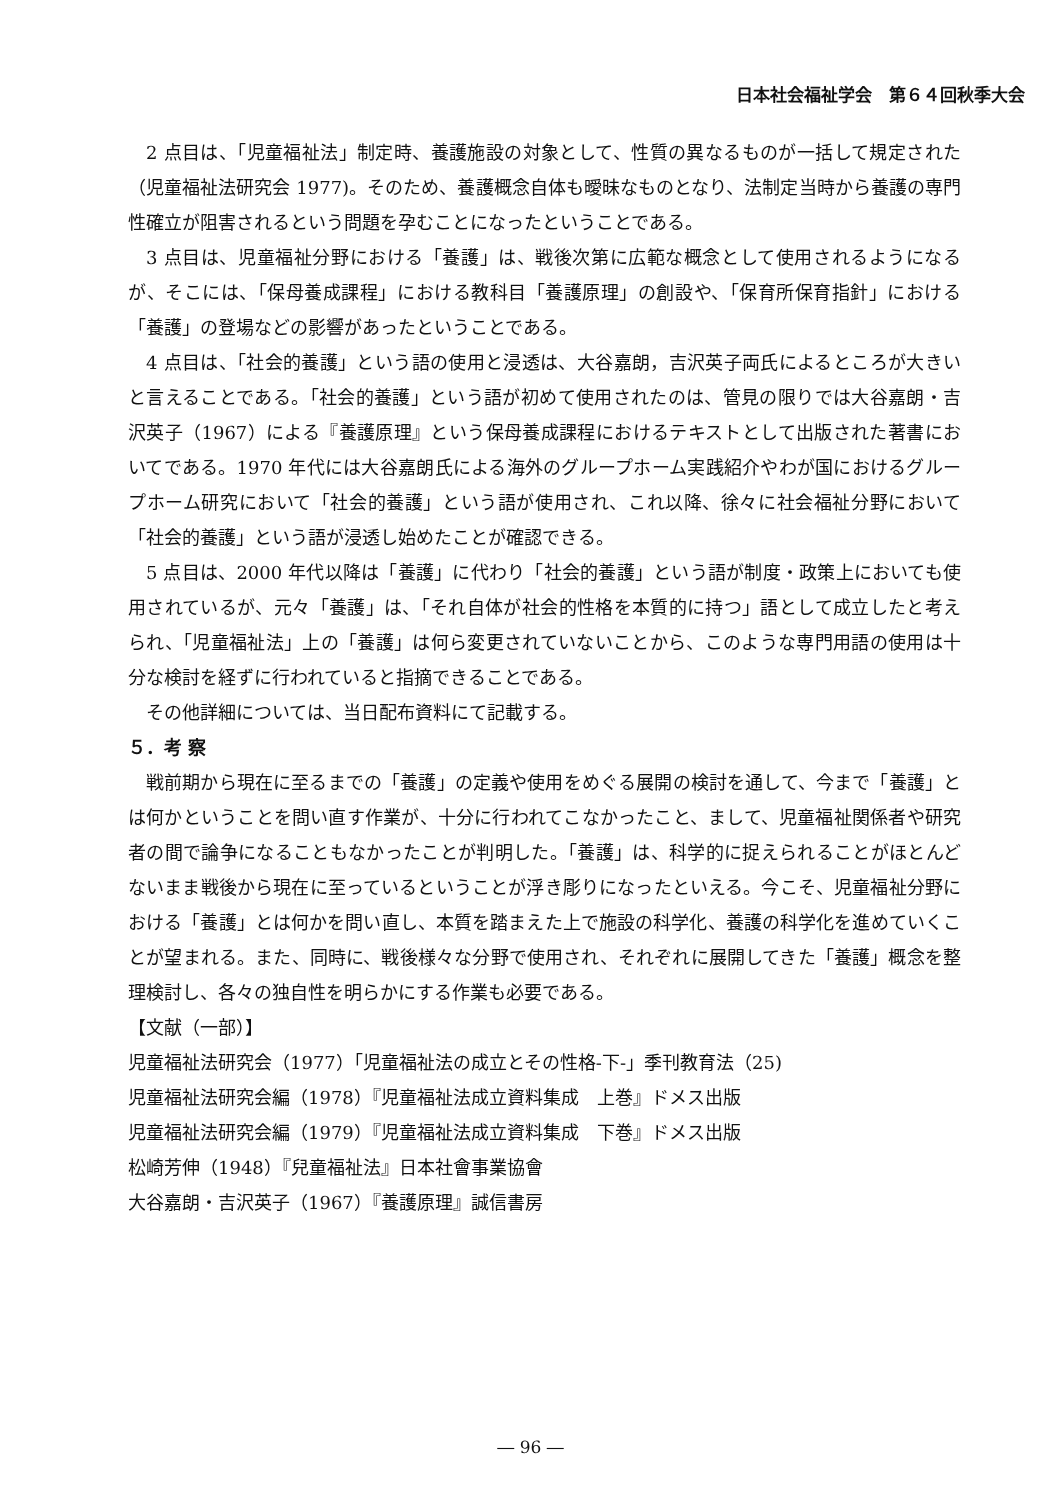日本社会福祉学会　第６４回秋季大会
2 点目は、「児童福祉法」制定時、養護施設の対象として、性質の異なるものが一括して規定された（児童福祉法研究会 1977)。そのため、養護概念自体も曖昧なものとなり、法制定当時から養護の専門性確立が阻害されるという問題を孕むことになったということである。
3 点目は、児童福祉分野における「養護」は、戦後次第に広範な概念として使用されるようになるが、そこには、「保母養成課程」における教科目「養護原理」の創設や、「保育所保育指針」における「養護」の登場などの影響があったということである。
4 点目は、「社会的養護」という語の使用と浸透は、大谷嘉朗，吉沢英子両氏によるところが大きいと言えることである。「社会的養護」という語が初めて使用されたのは、管見の限りでは大谷嘉朗・吉沢英子（1967）による『養護原理』という保母養成課程におけるテキストとして出版された著書においてである。1970 年代には大谷嘉朗氏による海外のグループホーム実践紹介やわが国におけるグループホーム研究において「社会的養護」という語が使用され、これ以降、徐々に社会福祉分野において「社会的養護」という語が浸透し始めたことが確認できる。
5 点目は、2000 年代以降は「養護」に代わり「社会的養護」という語が制度・政策上においても使用されているが、元々「養護」は、「それ自体が社会的性格を本質的に持つ」語として成立したと考えられ、「児童福祉法」上の「養護」は何ら変更されていないことから、このような専門用語の使用は十分な検討を経ずに行われていると指摘できることである。
その他詳細については、当日配布資料にて記載する。
５．考 察
戦前期から現在に至るまでの「養護」の定義や使用をめぐる展開の検討を通して、今まで「養護」とは何かということを問い直す作業が、十分に行われてこなかったこと、まして、児童福祉関係者や研究者の間で論争になることもなかったことが判明した。「養護」は、科学的に捉えられることがほとんどないまま戦後から現在に至っているということが浮き彫りになったといえる。今こそ、児童福祉分野における「養護」とは何かを問い直し、本質を踏まえた上で施設の科学化、養護の科学化を進めていくことが望まれる。また、同時に、戦後様々な分野で使用され、それぞれに展開してきた「養護」概念を整理検討し、各々の独自性を明らかにする作業も必要である。
【文献（一部）】
児童福祉法研究会（1977）「児童福祉法の成立とその性格-下-」季刊教育法（25)
児童福祉法研究会編（1978）『児童福祉法成立資料集成　上巻』ドメス出版
児童福祉法研究会編（1979）『児童福祉法成立資料集成　下巻』ドメス出版
松崎芳伸（1948）『兒童福祉法』日本社會事業協會
大谷嘉朗・吉沢英子（1967）『養護原理』誠信書房
― 96 ―